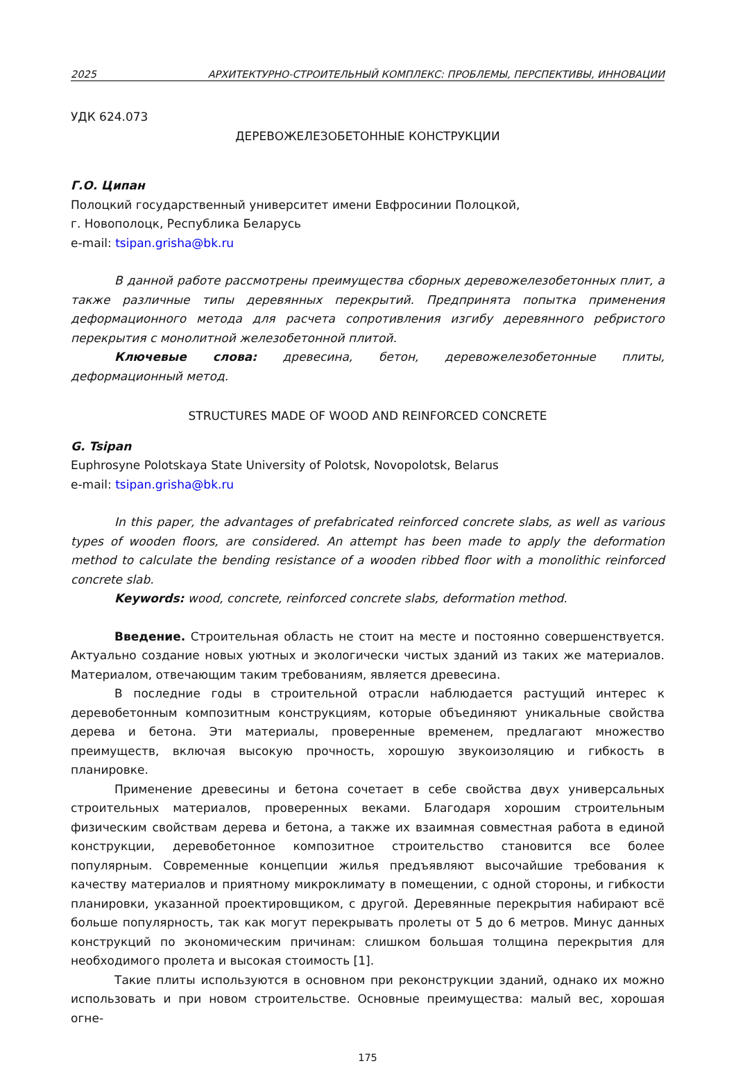2025 АРХИТЕКТУРНО-СТРОИТЕЛЬНЫЙ КОМПЛЕКС: ПРОБЛЕМЫ, ПЕРСПЕКТИВЫ, ИННОВАЦИИ
УДК 624.073
ДЕРЕВОЖЕЛЕЗОБЕТОННЫЕ КОНСТРУКЦИИ
Г.О. Ципан
Полоцкий государственный университет имени Евфросинии Полоцкой,
г. Новополоцк, Республика Беларусь
e-mail: tsipan.grisha@bk.ru
В данной работе рассмотрены преимущества сборных деревожелезобетонных плит, а также различные типы деревянных перекрытий. Предпринята попытка применения деформационного метода для расчета сопротивления изгибу деревянного ребристого перекрытия с монолитной железобетонной плитой.
Ключевые слова: древесина, бетон, деревожелезобетонные плиты, деформационный метод.
STRUCTURES MADE OF WOOD AND REINFORCED CONCRETE
G. Tsipan
Euphrosyne Polotskaya State University of Polotsk, Novopolotsk, Belarus
e-mail: tsipan.grisha@bk.ru
In this paper, the advantages of prefabricated reinforced concrete slabs, as well as various types of wooden floors, are considered. An attempt has been made to apply the deformation method to calculate the bending resistance of a wooden ribbed floor with a monolithic reinforced concrete slab.
Keywords: wood, concrete, reinforced concrete slabs, deformation method.
Введение. Строительная область не стоит на месте и постоянно совершенствуется. Актуально создание новых уютных и экологически чистых зданий из таких же материалов. Материалом, отвечающим таким требованиям, является древесина.
В последние годы в строительной отрасли наблюдается растущий интерес к деревобетонным композитным конструкциям, которые объединяют уникальные свойства дерева и бетона. Эти материалы, проверенные временем, предлагают множество преимуществ, включая высокую прочность, хорошую звукоизоляцию и гибкость в планировке.
Применение древесины и бетона сочетает в себе свойства двух универсальных строительных материалов, проверенных веками. Благодаря хорошим строительным физическим свойствам дерева и бетона, а также их взаимная совместная работа в единой конструкции, деревобетонное композитное строительство становится все более популярным. Современные концепции жилья предъявляют высочайшие требования к качеству материалов и приятному микроклимату в помещении, с одной стороны, и гибкости планировки, указанной проектировщиком, с другой. Деревянные перекрытия набирают всё больше популярность, так как могут перекрывать пролеты от 5 до 6 метров. Минус данных конструкций по экономическим причинам: слишком большая толщина перекрытия для необходимого пролета и высокая стоимость [1].
Такие плиты используются в основном при реконструкции зданий, однако их можно использовать и при новом строительстве. Основные преимущества: малый вес, хорошая огне-
175